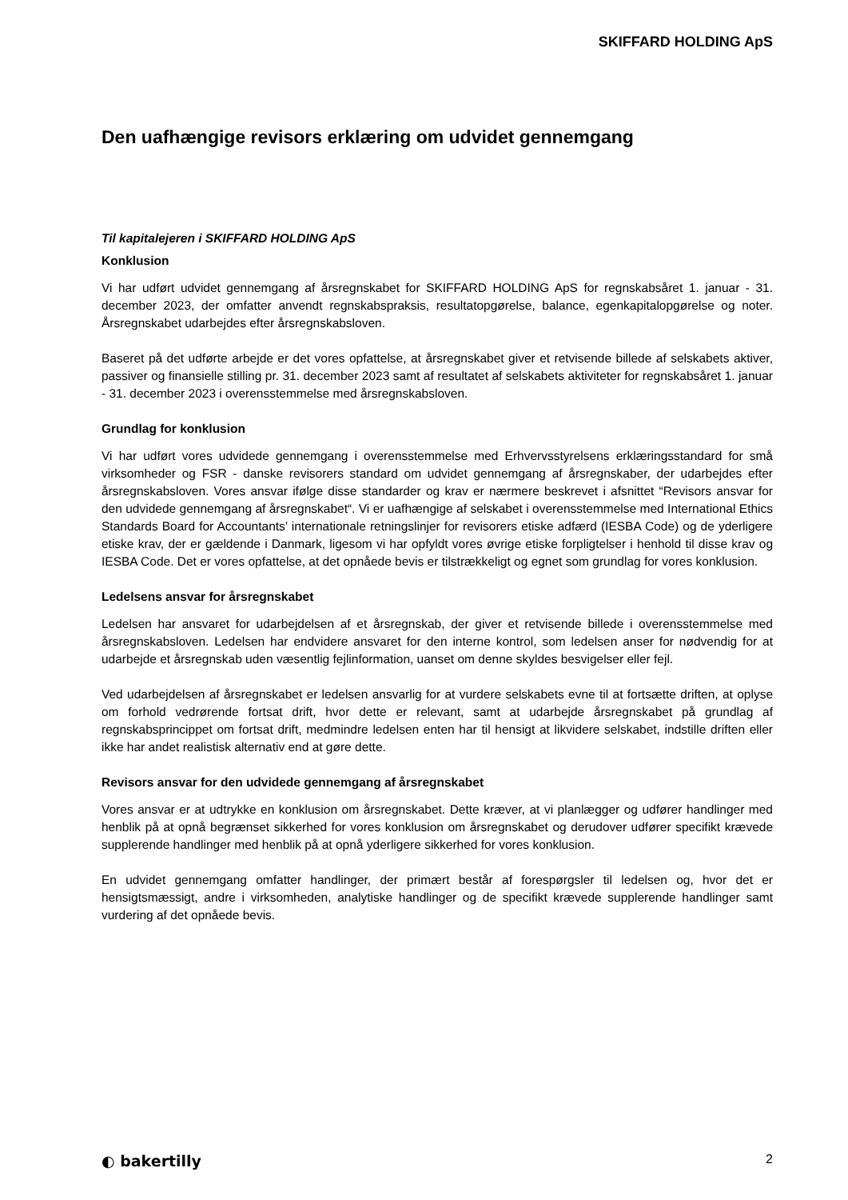SKIFFARD HOLDING ApS
Den uafhængige revisors erklæring om udvidet gennemgang
Til kapitalejeren i SKIFFARD HOLDING ApS
Konklusion
Vi har udført udvidet gennemgang af årsregnskabet for SKIFFARD HOLDING ApS for regnskabsåret 1. januar - 31. december 2023, der omfatter anvendt regnskabspraksis, resultatopgørelse, balance, egenkapitalopgørelse og noter. Årsregnskabet udarbejdes efter årsregnskabsloven.
Baseret på det udførte arbejde er det vores opfattelse, at årsregnskabet giver et retvisende billede af selskabets aktiver, passiver og finansielle stilling pr. 31. december 2023 samt af resultatet af selskabets aktiviteter for regnskabsåret 1. januar - 31. december 2023 i overensstemmelse med årsregnskabsloven.
Grundlag for konklusion
Vi har udført vores udvidede gennemgang i overensstemmelse med Erhvervsstyrelsens erklæringsstandard for små virksomheder og FSR - danske revisorers standard om udvidet gennemgang af årsregnskaber, der udarbejdes efter årsregnskabsloven. Vores ansvar ifølge disse standarder og krav er nærmere beskrevet i afsnittet “Revisors ansvar for den udvidede gennemgang af årsregnskabet“. Vi er uafhængige af selskabet i overensstemmelse med International Ethics Standards Board for Accountants’ internationale retningslinjer for revisorers etiske adfærd (IESBA Code) og de yderligere etiske krav, der er gældende i Danmark, ligesom vi har opfyldt vores øvrige etiske forpligtelser i henhold til disse krav og IESBA Code. Det er vores opfattelse, at det opnåede bevis er tilstrækkeligt og egnet som grundlag for vores konklusion.
Ledelsens ansvar for årsregnskabet
Ledelsen har ansvaret for udarbejdelsen af et årsregnskab, der giver et retvisende billede i overensstemmelse med årsregnskabsloven. Ledelsen har endvidere ansvaret for den interne kontrol, som ledelsen anser for nødvendig for at udarbejde et årsregnskab uden væsentlig fejlinformation, uanset om denne skyldes besvigelser eller fejl.
Ved udarbejdelsen af årsregnskabet er ledelsen ansvarlig for at vurdere selskabets evne til at fortsætte driften, at oplyse om forhold vedrørende fortsat drift, hvor dette er relevant, samt at udarbejde årsregnskabet på grundlag af regnskabsprincippet om fortsat drift, medmindre ledelsen enten har til hensigt at likvidere selskabet, indstille driften eller ikke har andet realistisk alternativ end at gøre dette.
Revisors ansvar for den udvidede gennemgang af årsregnskabet
Vores ansvar er at udtrykke en konklusion om årsregnskabet. Dette kræver, at vi planlægger og udfører handlinger med henblik på at opnå begrænset sikkerhed for vores konklusion om årsregnskabet og derudover udfører specifikt krævede supplerende handlinger med henblik på at opnå yderligere sikkerhed for vores konklusion.
En udvidet gennemgang omfatter handlinger, der primært består af forespørgsler til ledelsen og, hvor det er hensigtsmæssigt, andre i virksomheden, analytiske handlinger og de specifikt krævede supplerende handlinger samt vurdering af det opnåede bevis.
◐ bakertilly 2